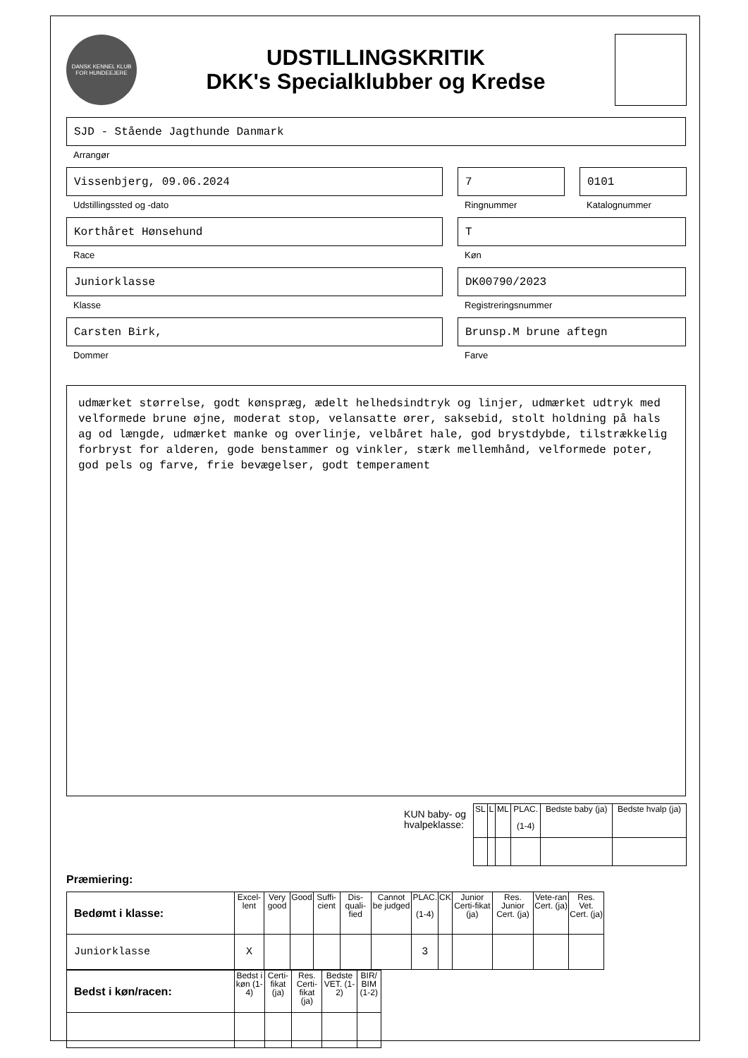DANSK KENNEL KLUB
FOR HUNDEEJERE
UDSTILLINGSKRITIK
DKK's Specialklubber og Kredse
SJD - Stående Jagthunde Danmark
Arrangør
Vissenbjerg, 09.06.2024
Udstillingssted og -dato
7
Ringnummer
0101
Katalognummer
Korthåret Hønsehund
Race
T
Køn
Juniorklasse
Klasse
DK00790/2023
Registreringsnummer
Carsten Birk,
Dommer
Brunsp.M brune aftegn
Farve
udmærket størrelse, godt kønspræg, ædelt helhedsindtryk og linjer, udmærket udtryk med velformede brune øjne, moderat stop, velansatte ører, saksebid, stolt holdning på hals ag od længde, udmærket manke og overlinje, velbåret hale, god brystdybde, tilstrækkelig forbryst for alderen, gode benstammer og vinkler, stærk mellemhånd, velformede poter, god pels og farve, frie bevægelser, godt temperament
KUN baby- og
hvalpeklasse:
| SL | L | ML | PLAC. (1-4) | Bedste baby (ja) | Bedste hvalp (ja) |
| --- | --- | --- | --- | --- | --- |
Præmiering:
| Bedømt i klasse: | Excel-lent | Very good | Good | Suffi-cient | Dis-quali-fied | Cannot be judged | PLAC. (1-4) | CK | Junior Certi-fikat (ja) | Res. Junior Cert. (ja) | Vete-ran Cert. (ja) | Res. Vet. Cert. (ja) |
| --- | --- | --- | --- | --- | --- | --- | --- | --- | --- | --- | --- | --- |
| Juniorklasse | X | | | | | | 3 | | | | | |
| Bedst i køn/racen: | Bedst i køn (1-4) | Certi-fikat (ja) | Res. Certi-fikat (ja) | Bedste VET. (1-2) | BIR/ BIM (1-2) |
| --- | --- | --- | --- | --- | --- |